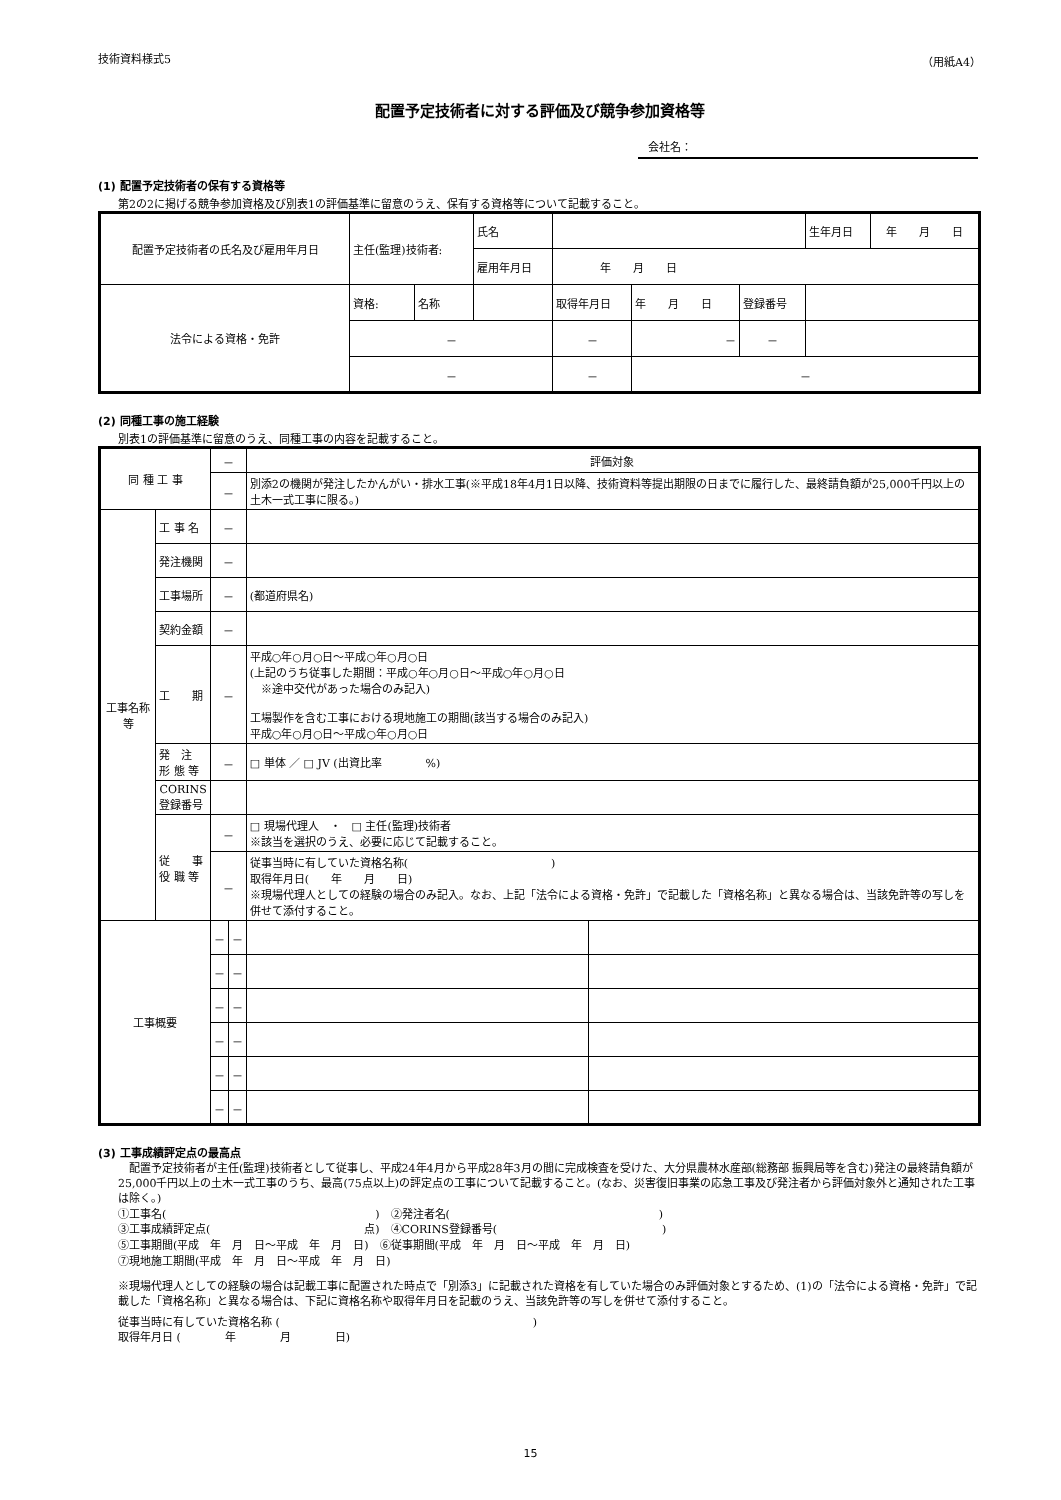技術資料様式5 （用紙A4）
配置予定技術者に対する評価及び競争参加資格等
会社名：
(1) 配置予定技術者の保有する資格等
第2の2に掲げる競争参加資格及び別表1の評価基準に留意のうえ、保有する資格等について記載すること。
| 配置予定技術者の氏名及び雇用年月日 | 主任(監理)技術者: | | 氏名 | | | | | 生年月日 | 年 月 日 |
| | | | 雇用年月日 | 年 月 日 | | | | | |
| 法令による資格・免許 | 資格: | 名称 | | | 取得年月日 | 年 月 日 | 登録番号 | | |
| | － | | | | － | － | － | | |
| | － | | | － | | － | | | |
(2) 同種工事の施工経験
別表1の評価基準に留意のうえ、同種工事の内容を記載すること。
| 同 種 工 事 | | － | | 評価対象 | |
| | | － | | 別添2の機関が発注したかんがい・排水工事(※平成18年4月1日以降、技術資料等提出期限の日までに履行した、最終請負額が25,000千円以上の土木一式工事に限る。) | |
| 工事名称等 | 工 事 名 | － | | | |
| | 発注機関 | － | | | |
| | 工事場所 | － | | (都道府県名) | |
| | 契約金額 | － | | | |
| | 工 期 | － | | 平成○年○月○日～平成○年○月○日 (上記のうち従事した期間：平成○年○月○日～平成○年○月○日 ※途中交代があった場合のみ記入) 工場製作を含む工事における現地施工の期間(該当する場合のみ記入) 平成○年○月○日～平成○年○月○日 | |
| | 発 注 形 態 等 | － | | □ 単体 ／ □ JV (出資比率 %) | |
| | CORINS 登録番号 | | | | |
| | 従 事 役 職 等 | － | | □ 現場代理人 ・ □ 主任(監理)技術者 ※該当を選択のうえ、必要に応じて記載すること。 | |
| | | － | | 従事当時に有していた資格名称( ) 取得年月日( 年 月 日) ※現場代理人としての経験の場合のみ記入。なお、上記「法令による資格・免許」で記載した「資格名称」と異なる場合は、当該免許等の写しを併せて添付すること。 | |
| 工事概要 | | － | － | | |
| | | － | － | | |
| | | － | － | | |
| | | － | － | | |
| | | － | － | | |
| | | － | － | | |
(3) 工事成績評定点の最高点
　配置予定技術者が主任(監理)技術者として従事し、平成24年4月から平成28年3月の間に完成検査を受けた、大分県農林水産部(総務部 振興局等を含む)発注の最終請負額が25,000千円以上の土木一式工事のうち、最高(75点以上)の評定点の工事について記載すること。(なお、災害復旧事業の応急工事及び発注者から評価対象外と通知された工事は除く。)
①工事名(　　　　　　　　　　　　　　　　　　　)　②発注者名(　　　　　　　　　　　　　　　　　　　)
③工事成績評定点(　　　　　　　　　　　　　　点)　④CORINS登録番号(　　　　　　　　　　　　　　　)
⑤工事期間(平成　年　月　日～平成　年　月　日)　⑥従事期間(平成　年　月　日～平成　年　月　日)
⑦現地施工期間(平成　年　月　日～平成　年　月　日)
※現場代理人としての経験の場合は記載工事に配置された時点で「別添3」に記載された資格を有していた場合のみ評価対象とするため、(1)の「法令による資格・免許」で記載した「資格名称」と異なる場合は、下記に資格名称や取得年月日を記載のうえ、当該免許等の写しを併せて添付すること。
従事当時に有していた資格名称 (　　　　　　　　　　　　　　　　　　　　　　　)
取得年月日 (　　　　年　　　　月　　　　日)
15